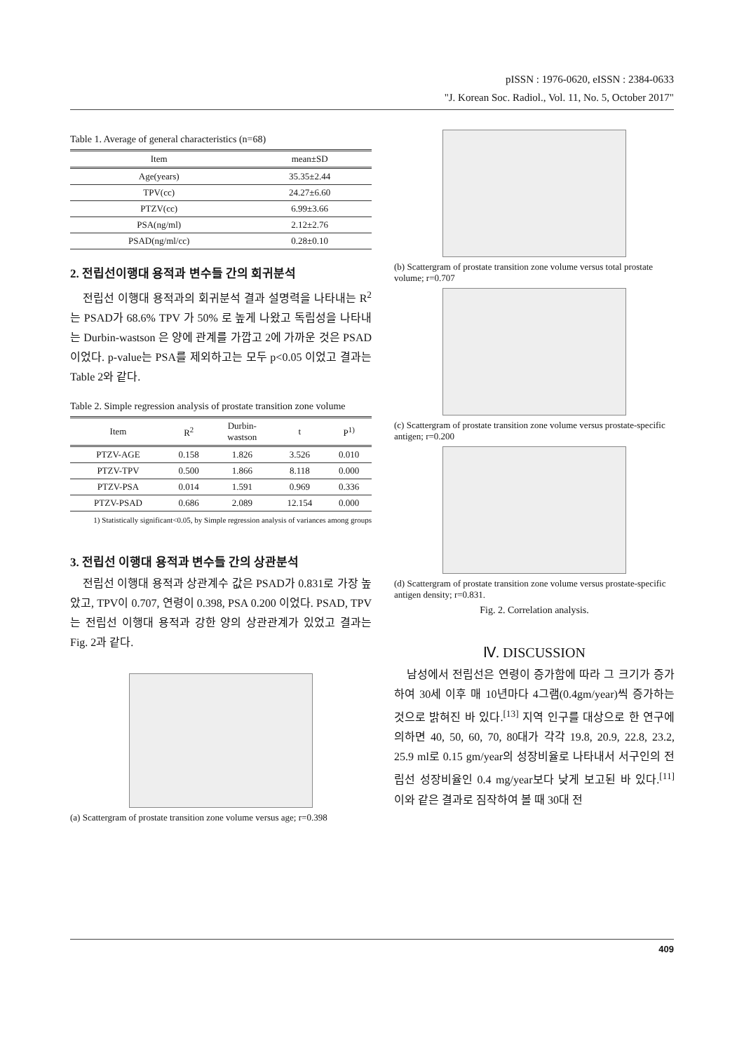pISSN : 1976-0620, eISSN : 2384-0633
"J. Korean Soc. Radiol., Vol. 11, No. 5, October 2017"
Table 1. Average of general characteristics (n=68)
| Item | mean±SD |
| --- | --- |
| Age(years) | 35.35±2.44 |
| TPV(cc) | 24.27±6.60 |
| PTZV(cc) | 6.99±3.66 |
| PSA(ng/ml) | 2.12±2.76 |
| PSAD(ng/ml/cc) | 0.28±0.10 |
2. 전립선이행대 용적과 변수들 간의 회귀분석
전립선 이행대 용적과의 회귀분석 결과 설명력을 나타내는 R<sup>2</sup>는 PSAD가 68.6% TPV 가 50% 로 높게 나왔고 독립성을 나타내는 Durbin-wastson 은 양에 관계를 가깝고 2에 가까운 것은 PSAD 이었다. p-value는 PSA를 제외하고는 모두 p<0.05 이었고 결과는 Table 2와 같다.
Table 2. Simple regression analysis of prostate transition zone volume
| Item | R<sup>2</sup> | Durbin- wastson | t | P<sup>1)</sup> |
| --- | --- | --- | --- | --- |
| PTZV-AGE | 0.158 | 1.826 | 3.526 | 0.010 |
| PTZV-TPV | 0.500 | 1.866 | 8.118 | 0.000 |
| PTZV-PSA | 0.014 | 1.591 | 0.969 | 0.336 |
| PTZV-PSAD | 0.686 | 2.089 | 12.154 | 0.000 |
1) Statistically significant<0.05, by Simple regression analysis of variances among groups
3. 전립선 이행대 용적과 변수들 간의 상관분석
전립선 이행대 용적과 상관계수 값은 PSAD가 0.831로 가장 높았고, TPV이 0.707, 연령이 0.398, PSA 0.200 이었다. PSAD, TPV는 전립선 이행대 용적과 강한 양의 상관관계가 있었고 결과는 Fig. 2과 같다.
(a) Scattergram of prostate transition zone volume versus age; r=0.398
(b) Scattergram of prostate transition zone volume versus total prostate volume; r=0.707
(c) Scattergram of prostate transition zone volume versus prostate-specific antigen; r=0.200
(d) Scattergram of prostate transition zone volume versus prostate-specific antigen density; r=0.831.
Fig. 2. Correlation analysis.
Ⅳ. DISCUSSION
남성에서 전립선은 연령이 증가함에 따라 그 크기가 증가하여 30세 이후 매 10년마다 4그램(0.4gm/year)씩 증가하는 것으로 밝혀진 바 있다.<sup>[13]</sup> 지역 인구를 대상으로 한 연구에 의하면 40, 50, 60, 70, 80대가 각각 19.8, 20.9, 22.8, 23.2, 25.9 ml로 0.15 gm/year의 성장비율로 나타내서 서구인의 전립선 성장비율인 0.4 mg/year보다 낮게 보고된 바 있다.<sup>[11]</sup> 이와 같은 결과로 짐작하여 볼 때 30대 전
409